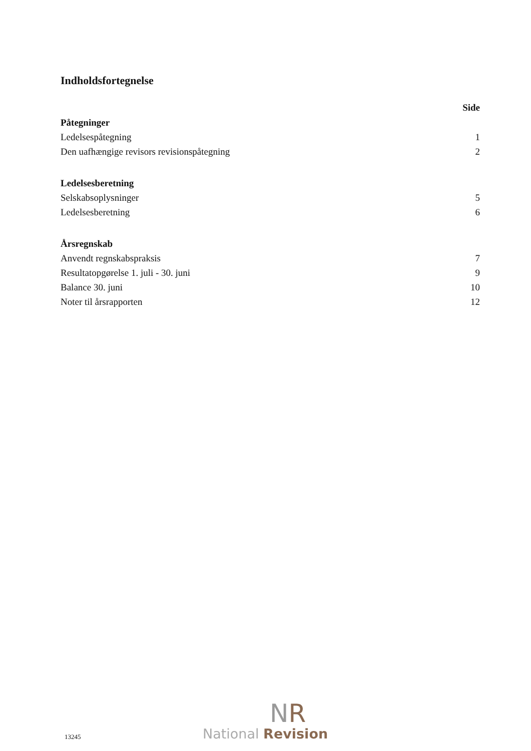Indholdsfortegnelse
Side
| Påtegninger | |
| Ledelsespåtegning | 1 |
| Den uafhængige revisors revisionspåtegning | 2 |
| Ledelsesberetning | |
| Selskabsoplysninger | 5 |
| Ledelsesberetning | 6 |
| Årsregnskab | |
| Anvendt regnskabspraksis | 7 |
| Resultatopgørelse 1. juli - 30. juni | 9 |
| Balance 30. juni | 10 |
| Noter til årsrapporten | 12 |
13245
NR
National Revision